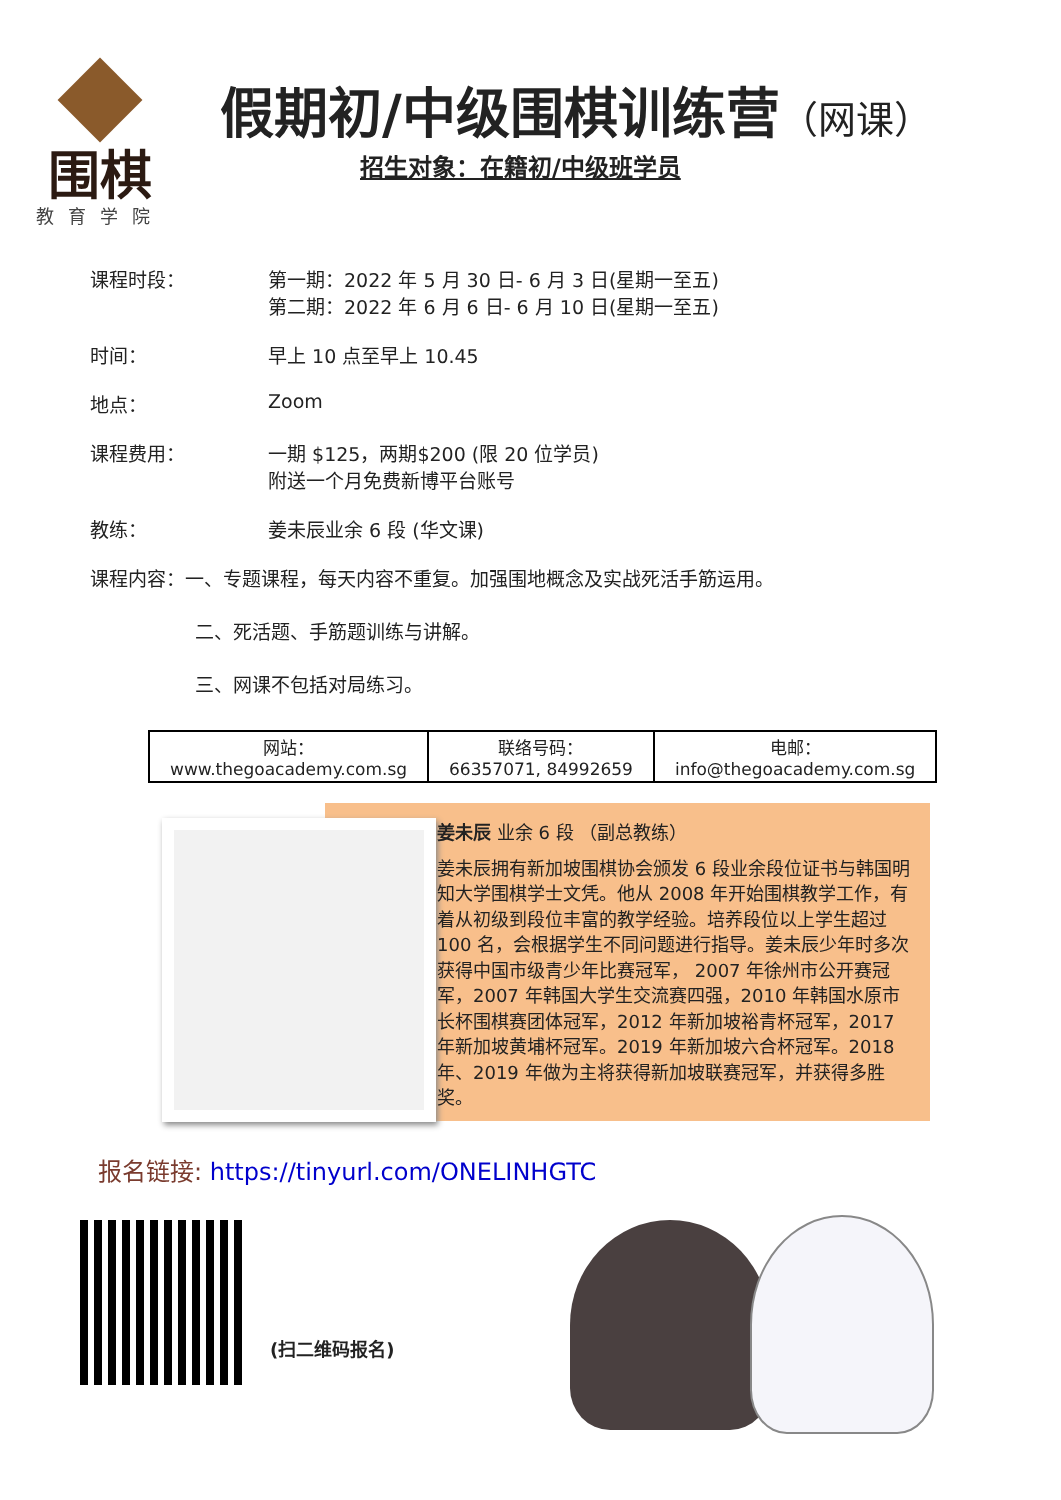围棋
教育学院
假期初/中级围棋训练营（网课）
招生对象：在籍初/中级班学员
课程时段： 第一期：2022 年 5 月 30 日- 6 月 3 日(星期一至五)
第二期：2022 年 6 月 6 日- 6 月 10 日(星期一至五)
时间： 早上 10 点至早上 10.45
地点： Zoom
课程费用： 一期 $125，两期$200 (限 20 位学员)
附送一个月免费新博平台账号
教练： 姜未辰业余 6 段 (华文课)
课程内容：一、专题课程，每天内容不重复。加强围地概念及实战死活手筋运用。
二、死活题、手筋题训练与讲解。
三、网课不包括对局练习。
| 网站： www.thegoacademy.com.sg | 联络号码： 66357071, 84992659 | 电邮： info@thegoacademy.com.sg |
姜未辰 业余 6 段 （副总教练）
姜未辰拥有新加坡围棋协会颁发 6 段业余段位证书与韩国明知大学围棋学士文凭。他从 2008 年开始围棋教学工作，有着从初级到段位丰富的教学经验。培养段位以上学生超过 100 名，会根据学生不同问题进行指导。姜未辰少年时多次获得中国市级青少年比赛冠军， 2007 年徐州市公开赛冠军，2007 年韩国大学生交流赛四强，2010 年韩国水原市长杯围棋赛团体冠军，2012 年新加坡裕青杯冠军，2017 年新加坡黄埔杯冠军。2019 年新加坡六合杯冠军。2018 年、2019 年做为主将获得新加坡联赛冠军，并获得多胜奖。
报名链接: https://tinyurl.com/ONELINHGTC
(扫二维码报名)